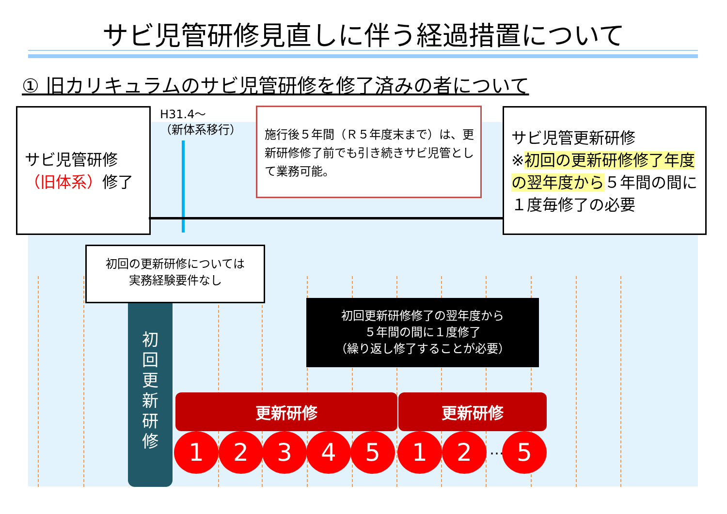サビ児管研修見直しに伴う経過措置について
① 旧カリキュラムのサビ児管研修を修了済みの者について
サビ児管研修
（旧体系）修了
H31.4～
（新体系移行）
施行後５年間（Ｒ５年度末まで）は、更新研修修了前でも引き続きサビ児管として業務可能。
サビ児管更新研修
※初回の更新研修修了年度の翌年度から５年間の間に１度毎修了の必要
初
回
更
新
研
修
初回の更新研修については
実務経験要件なし
初回更新研修修了の翌年度から
５年間の間に１度修了
（繰り返し修了することが必要）
更新研修 更新研修
1 2 3 4 5 1 2 … 5